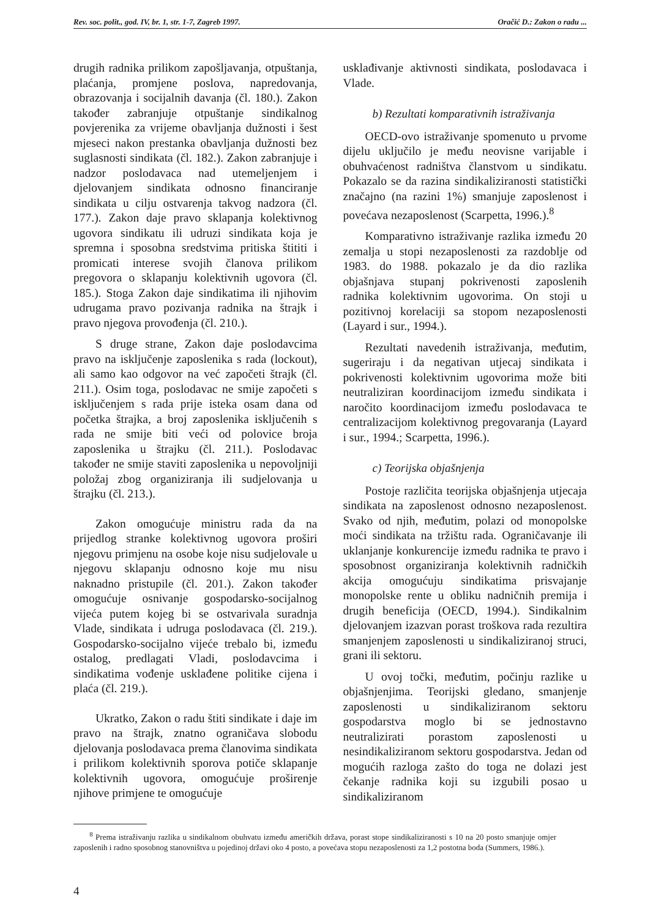Rev. soc. polit., god. IV, br. 1, str. 1-7, Zagreb 1997. Oračić D.: Zakon o radu ...
drugih radnika prilikom zapošljavanja, otpuštanja, plaćanja, promjene poslova, napredovanja, obrazovanja i socijalnih davanja (čl. 180.). Zakon također zabranjuje otpuštanje sindikalnog povjerenika za vrijeme obavljanja dužnosti i šest mjeseci nakon prestanka obavljanja dužnosti bez suglasnosti sindikata (čl. 182.). Zakon zabranjuje i nadzor poslodavaca nad utemeljenjem i djelovanjem sindikata odnosno financiranje sindikata u cilju ostvarenja takvog nadzora (čl. 177.). Zakon daje pravo sklapanja kolektivnog ugovora sindikatu ili udruzi sindikata koja je spremna i sposobna sredstvima pritiska štititi i promicati interese svojih članova prilikom pregovora o sklapanju kolektivnih ugovora (čl. 185.). Stoga Zakon daje sindikatima ili njihovim udrugama pravo pozivanja radnika na štrajk i pravo njegova provođenja (čl. 210.).
S druge strane, Zakon daje poslodavcima pravo na isključenje zaposlenika s rada (lockout), ali samo kao odgovor na već započeti štrajk (čl. 211.). Osim toga, poslodavac ne smije započeti s isključenjem s rada prije isteka osam dana od početka štrajka, a broj zaposlenika isključenih s rada ne smije biti veći od polovice broja zaposlenika u štrajku (čl. 211.). Poslodavac također ne smije staviti zaposlenika u nepovoljniji položaj zbog organiziranja ili sudjelovanja u štrajku (čl. 213.).
Zakon omogućuje ministru rada da na prijedlog stranke kolektivnog ugovora proširi njegovu primjenu na osobe koje nisu sudjelovale u njegovu sklapanju odnosno koje mu nisu naknadno pristupile (čl. 201.). Zakon također omogućuje osnivanje gospodarsko-socijalnog vijeća putem kojeg bi se ostvarivala suradnja Vlade, sindikata i udruga poslodavaca (čl. 219.). Gospodarsko-socijalno vijeće trebalo bi, između ostalog, predlagati Vladi, poslodavcima i sindikatima vođenje usklađene politike cijena i plaća (čl. 219.).
Ukratko, Zakon o radu štiti sindikate i daje im pravo na štrajk, znatno ograničava slobodu djelovanja poslodavaca prema članovima sindikata i prilikom kolektivnih sporova potiče sklapanje kolektivnih ugovora, omogućuje proširenje njihove primjene te omogućuje
usklađivanje aktivnosti sindikata, poslodavaca i Vlade.
b) Rezultati komparativnih istraživanja
OECD-ovo istraživanje spomenuto u prvome dijelu uključilo je među neovisne varijable i obuhvaćenost radništva članstvom u sindikatu. Pokazalo se da razina sindikaliziranosti statistički značajno (na razini 1%) smanjuje zaposlenost i povećava nezaposlenost (Scarpetta, 1996.).<sup>8</sup>
Komparativno istraživanje razlika između 20 zemalja u stopi nezaposlenosti za razdoblje od 1983. do 1988. pokazalo je da dio razlika objašnjava stupanj pokrivenosti zaposlenih radnika kolektivnim ugovorima. On stoji u pozitivnoj korelaciji sa stopom nezaposlenosti (Layard i sur., 1994.).
Rezultati navedenih istraživanja, međutim, sugeriraju i da negativan utjecaj sindikata i pokrivenosti kolektivnim ugovorima može biti neutraliziran koordinacijom između sindikata i naročito koordinacijom između poslodavaca te centralizacijom kolektivnog pregovaranja (Layard i sur., 1994.; Scarpetta, 1996.).
c) Teorijska objašnjenja
Postoje različita teorijska objašnjenja utjecaja sindikata na zaposlenost odnosno nezaposlenost. Svako od njih, međutim, polazi od monopolske moći sindikata na tržištu rada. Ograničavanje ili uklanjanje konkurencije između radnika te pravo i sposobnost organiziranja kolektivnih radničkih akcija omogućuju sindikatima prisvajanje monopolske rente u obliku nadničnih premija i drugih beneficija (OECD, 1994.). Sindikalnim djelovanjem izazvan porast troškova rada rezultira smanjenjem zaposlenosti u sindikaliziranoj struci, grani ili sektoru.
U ovoj točki, međutim, počinju razlike u objašnjenjima. Teorijski gledano, smanjenje zaposlenosti u sindikaliziranom sektoru gospodarstva moglo bi se jednostavno neutralizirati porastom zaposlenosti u nesindikaliziranom sektoru gospodarstva. Jedan od mogućih razloga zašto do toga ne dolazi jest čekanje radnika koji su izgubili posao u sindikaliziranom
<sup>8</sup> Prema istraživanju razlika u sindikalnom obuhvatu između američkih država, porast stope sindikaliziranosti s 10 na 20 posto smanjuje omjer zaposlenih i radno sposobnog stanovništva u pojedinoj državi oko 4 posto, a povećava stopu nezaposlenosti za 1,2 postotna boda (Summers, 1986.).
4